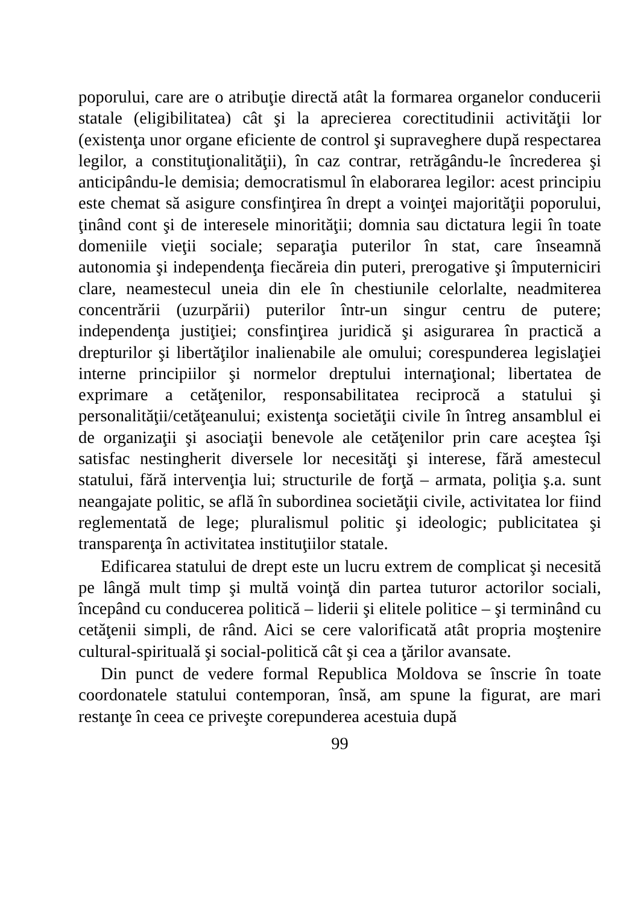poporului, care are o atribuţie directă atât la formarea organelor conducerii statale (eligibilitatea) cât şi la aprecierea corectitudinii activităţii lor (existenţa unor organe eficiente de control şi supraveghere după respectarea legilor, a constituţionalităţii), în caz contrar, retrăgându-le încrederea şi anticipându-le demisia; democratismul în elaborarea legilor: acest principiu este chemat să asigure consfinţirea în drept a voinţei majorităţii poporului, ţinând cont şi de interesele minorităţii; domnia sau dictatura legii în toate domeniile vieţii sociale; separaţia puterilor în stat, care înseamnă autonomia şi independenţa fiecăreia din puteri, prerogative şi împuterniciri clare, neamestecul uneia din ele în chestiunile celorlalte, neadmiterea concentrării (uzurpării) puterilor într-un singur centru de putere; independenţa justiţiei; consfinţirea juridică şi asigurarea în practică a drepturilor şi libertăţilor inalienabile ale omului; corespunderea legislaţiei interne principiilor şi normelor dreptului internaţional; libertatea de exprimare a cetăţenilor, responsabilitatea reciprocă a statului şi personalităţii/cetăţeanului; existenţa societăţii civile în întreg ansamblul ei de organizaţii şi asociaţii benevole ale cetăţenilor prin care aceştea îşi satisfac nestingherit diversele lor necesităţi şi interese, fără amestecul statului, fără intervenţia lui; structurile de forţă – armata, poliţia ş.a. sunt neangajate politic, se află în subordinea societăţii civile, activitatea lor fiind reglementată de lege; pluralismul politic şi ideologic; publicitatea şi transparenţa în activitatea instituţiilor statale.
Edificarea statului de drept este un lucru extrem de complicat şi necesită pe lângă mult timp şi multă voinţă din partea tuturor actorilor sociali, începând cu conducerea politică – liderii şi elitele politice – şi terminând cu cetăţenii simpli, de rând. Aici se cere valorificată atât propria moştenire cultural-spirituală şi social-politică cât şi cea a ţărilor avansate.
Din punct de vedere formal Republica Moldova se înscrie în toate coordonatele statului contemporan, însă, am spune la figurat, are mari restanţe în ceea ce priveşte corepunderea acestuia după
99